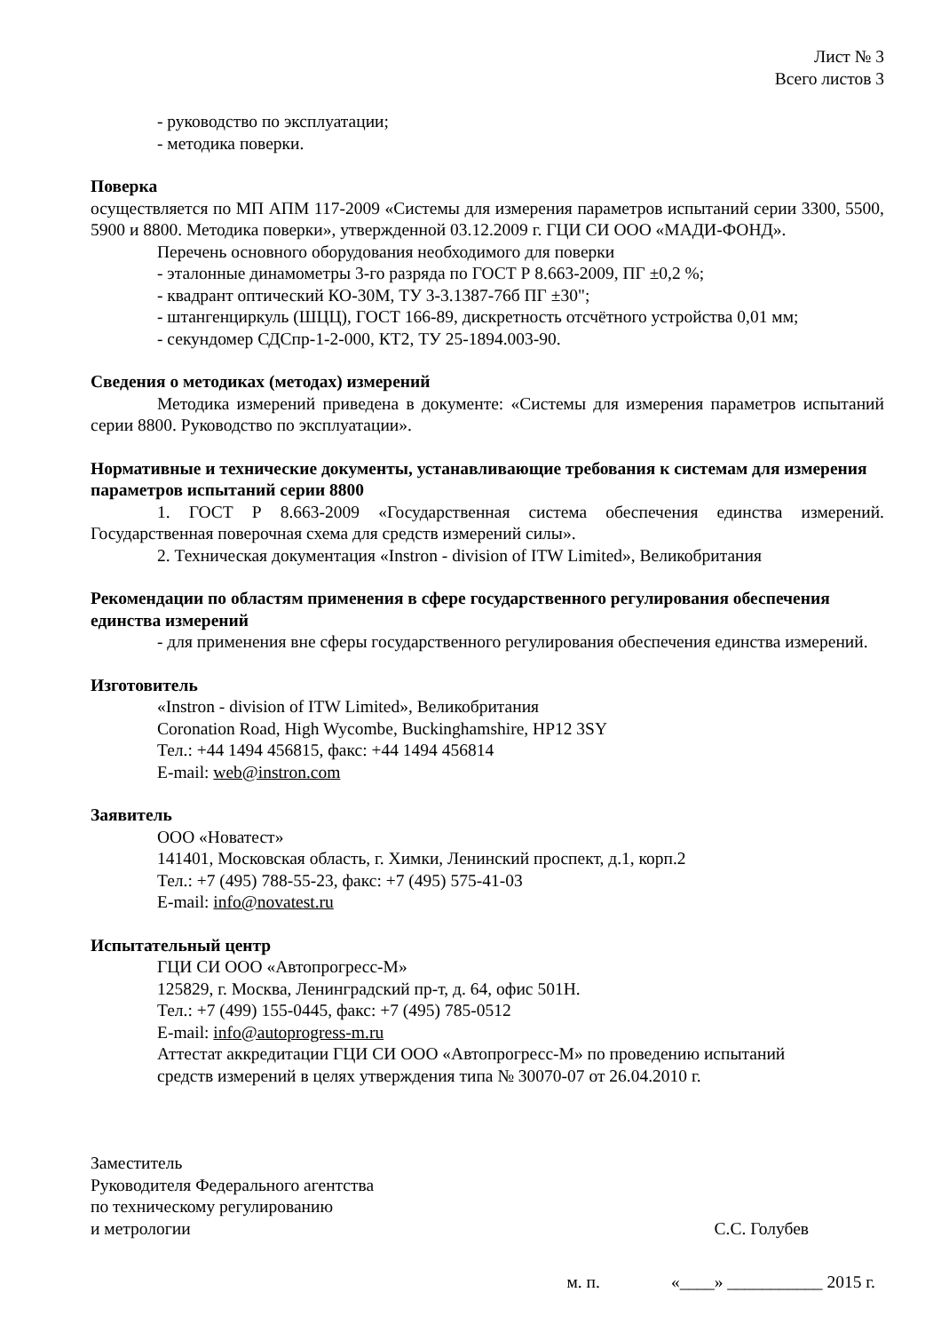Лист № 3
Всего листов 3
- руководство по эксплуатации;
- методика поверки.
Поверка
осуществляется по МП АПМ 117-2009 «Системы для измерения параметров испытаний серии 3300, 5500, 5900 и 8800. Методика поверки», утвержденной 03.12.2009 г. ГЦИ СИ ООО «МАДИ-ФОНД».
Перечень основного оборудования необходимого для поверки
- эталонные динамометры 3-го разряда по ГОСТ Р 8.663-2009, ПГ ±0,2 %;
- квадрант оптический КО-30М, ТУ 3-3.1387-76б ПГ ±30";
- штангенциркуль (ШЦЦ), ГОСТ 166-89, дискретность отсчётного устройства 0,01 мм;
- секундомер СДСпр-1-2-000, КТ2, ТУ 25-1894.003-90.
Сведения о методиках (методах) измерений
Методика измерений приведена в документе: «Системы для измерения параметров испытаний серии 8800. Руководство по эксплуатации».
Нормативные и технические документы, устанавливающие требования к системам для измерения параметров испытаний серии 8800
1. ГОСТ Р 8.663-2009 «Государственная система обеспечения единства измерений. Государственная поверочная схема для средств измерений силы».
2. Техническая документация «Instron - division of ITW Limited», Великобритания
Рекомендации по областям применения в сфере государственного регулирования обеспечения единства измерений
- для применения вне сферы государственного регулирования обеспечения единства измерений.
Изготовитель
«Instron - division of ITW Limited», Великобритания
Coronation Road, High Wycombe, Buckinghamshire, HP12 3SY
Тел.: +44 1494 456815, факс: +44 1494 456814
E-mail: web@instron.com
Заявитель
ООО «Новатест»
141401, Московская область, г. Химки, Ленинский проспект, д.1, корп.2
Тел.: +7 (495) 788-55-23, факс: +7 (495) 575-41-03
E-mail: info@novatest.ru
Испытательный центр
ГЦИ СИ ООО «Автопрогресс-М»
125829, г. Москва, Ленинградский пр-т, д. 64, офис 501Н.
Тел.: +7 (499) 155-0445, факс: +7 (495) 785-0512
E-mail: info@autoprogress-m.ru
Аттестат аккредитации ГЦИ СИ ООО «Автопрогресс-М» по проведению испытаний
средств измерений в целях утверждения типа № 30070-07 от 26.04.2010 г.
Заместитель
Руководителя Федерального агентства
по техническому регулированию
и метрологии
С.С. Голубев
м. п. «____» ___________ 2015 г.